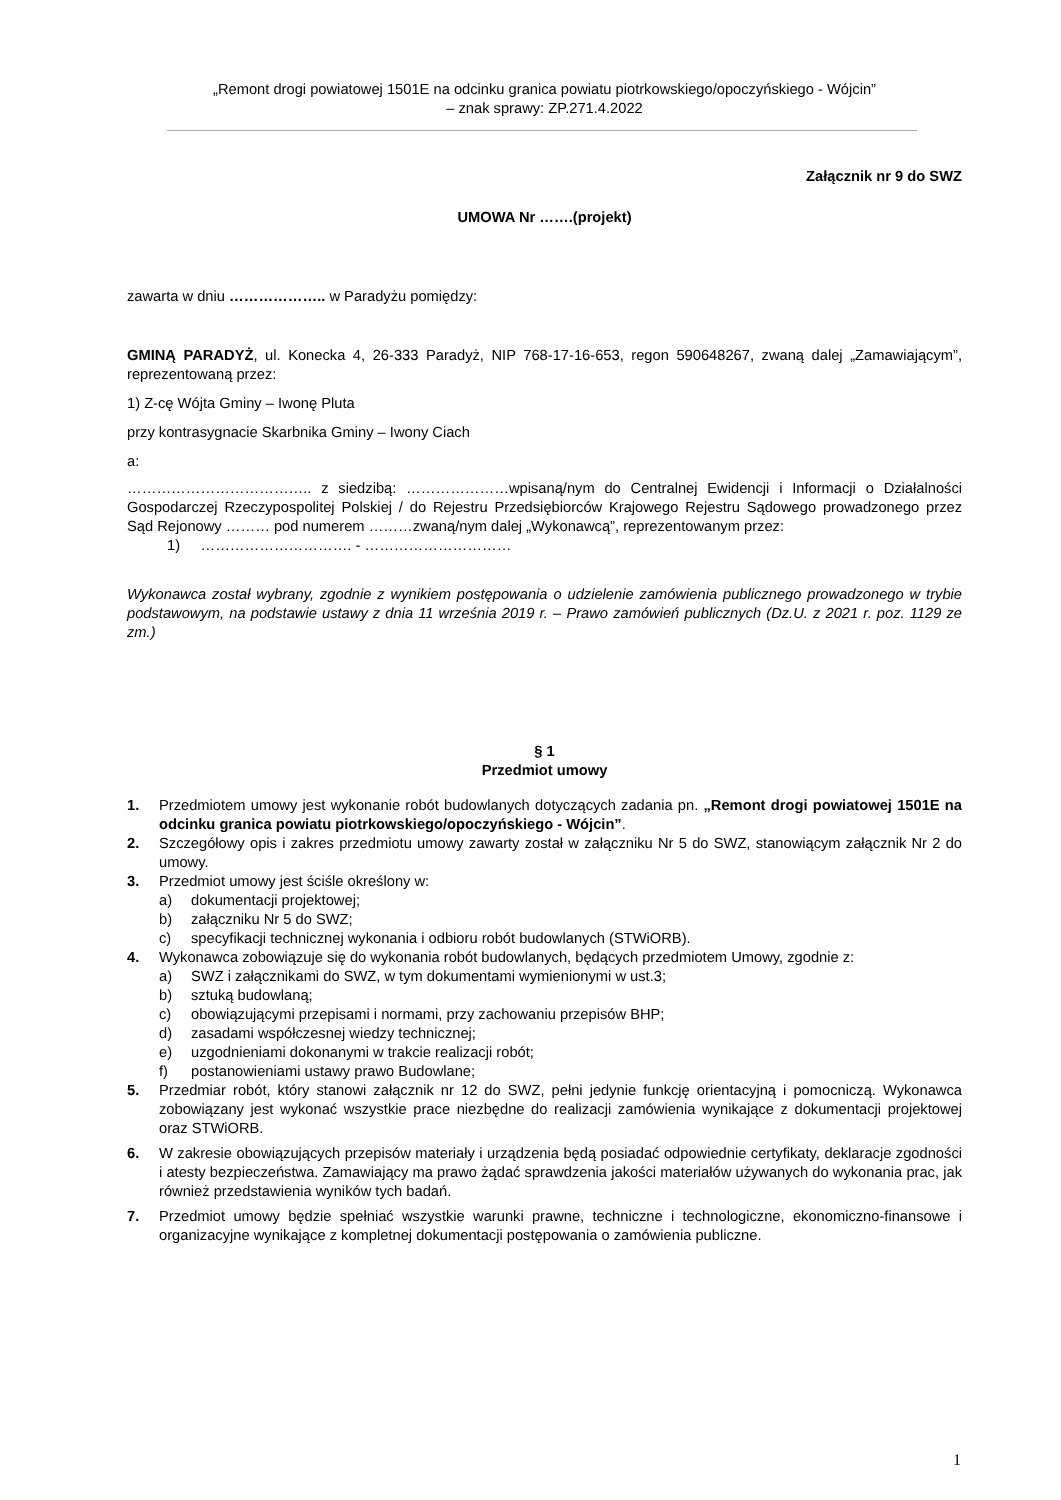„Remont drogi powiatowej 1501E na odcinku granica powiatu piotrkowskiego/opoczyńskiego - Wójcin”
– znak sprawy: ZP.271.4.2022
Załącznik nr 9 do SWZ
UMOWA Nr …….(projekt)
zawarta w dniu ……………….. w Paradyżu pomiędzy:
GMINĄ PARADYŻ, ul. Konecka 4, 26-333 Paradyż, NIP 768-17-16-653, regon 590648267, zwaną dalej „Zamawiającym”, reprezentowaną przez:
1) Z-cę Wójta Gminy – Iwonę Pluta
przy kontrasygnacie Skarbnika Gminy – Iwony Ciach
a:
……………………………….. z siedzibą: …………………wpisaną/nym do Centralnej Ewidencji i Informacji o Działalności Gospodarczej Rzeczypospolitej Polskiej / do Rejestru Przedsiębiorców Krajowego Rejestru Sądowego prowadzonego przez Sąd Rejonowy ……… pod numerem ………zwaną/nym dalej „Wykonawcą”, reprezentowanym przez:
1) …………………………. - …………………………
Wykonawca został wybrany, zgodnie z wynikiem postępowania o udzielenie zamówienia publicznego prowadzonego w trybie podstawowym, na podstawie ustawy z dnia 11 września 2019 r. – Prawo zamówień publicznych (Dz.U. z 2021 r. poz. 1129 ze zm.)
§ 1
Przedmiot umowy
1. Przedmiotem umowy jest wykonanie robót budowlanych dotyczących zadania pn. „Remont drogi powiatowej 1501E na odcinku granica powiatu piotrkowskiego/opoczyńskiego - Wójcin”.
2. Szczegółowy opis i zakres przedmiotu umowy zawarty został w załączniku Nr 5 do SWZ, stanowiącym załącznik Nr 2 do umowy.
3. Przedmiot umowy jest ściśle określony w:
a) dokumentacji projektowej;
b) załączniku Nr 5 do SWZ;
c) specyfikacji technicznej wykonania i odbioru robót budowlanych (STWiORB).
4. Wykonawca zobowiązuje się do wykonania robót budowlanych, będących przedmiotem Umowy, zgodnie z:
a) SWZ i załącznikami do SWZ, w tym dokumentami wymienionymi w ust.3;
b) sztuką budowlaną;
c) obowiązującymi przepisami i normami, przy zachowaniu przepisów BHP;
d) zasadami współczesnej wiedzy technicznej;
e) uzgodnieniami dokonanymi w trakcie realizacji robót;
f) postanowieniami ustawy prawo Budowlane;
5. Przedmiar robót, który stanowi załącznik nr 12 do SWZ, pełni jedynie funkcję orientacyjną i pomocniczą. Wykonawca zobowiązany jest wykonać wszystkie prace niezbędne do realizacji zamówienia wynikające z dokumentacji projektowej oraz STWiORB.
6. W zakresie obowiązujących przepisów materiały i urządzenia będą posiadać odpowiednie certyfikaty, deklaracje zgodności i atesty bezpieczeństwa. Zamawiający ma prawo żądać sprawdzenia jakości materiałów używanych do wykonania prac, jak również przedstawienia wyników tych badań.
7. Przedmiot umowy będzie spełniać wszystkie warunki prawne, techniczne i technologiczne, ekonomiczno-finansowe i organizacyjne wynikające z kompletnej dokumentacji postępowania o zamówienia publiczne.
1